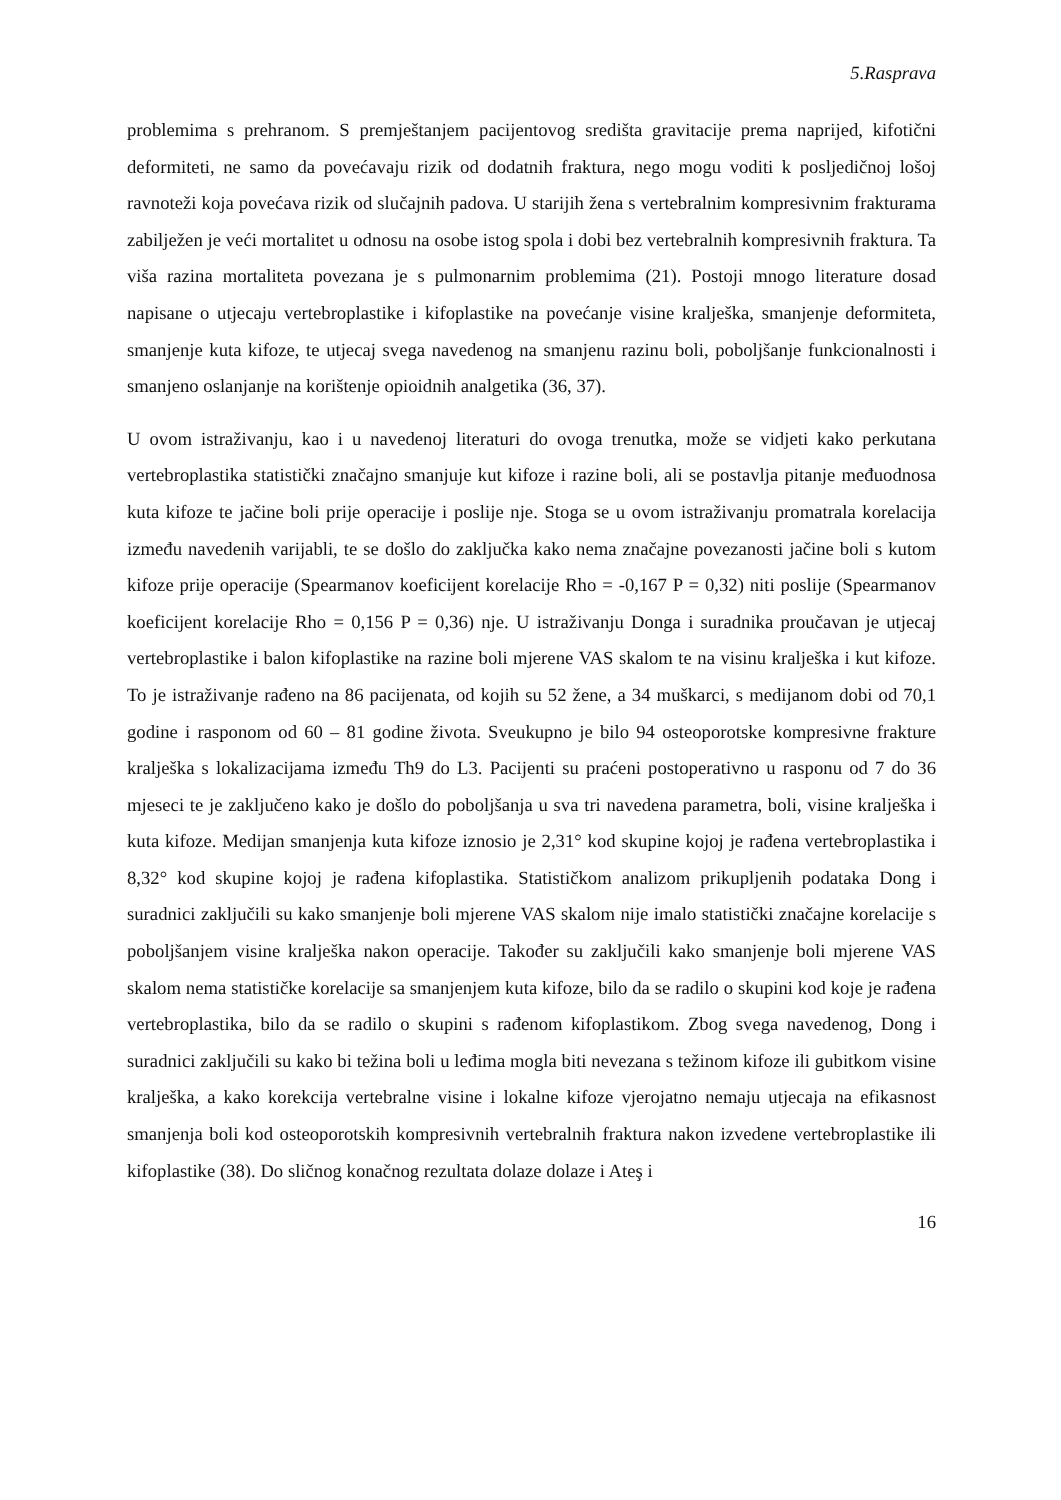5.Rasprava
problemima s prehranom. S premještanjem pacijentovog središta gravitacije prema naprijed, kifotični deformiteti, ne samo da povećavaju rizik od dodatnih fraktura, nego mogu voditi k posljedičnoj lošoj ravnoteži koja povećava rizik od slučajnih padova. U starijih žena s vertebralnim kompresivnim frakturama zabilježen je veći mortalitet u odnosu na osobe istog spola i dobi bez vertebralnih kompresivnih fraktura. Ta viša razina mortaliteta povezana je s pulmonarnim problemima (21). Postoji mnogo literature dosad napisane o utjecaju vertebroplastike i kifoplastike na povećanje visine kralješka, smanjenje deformiteta, smanjenje kuta kifoze, te utjecaj svega navedenog na smanjenu razinu boli, poboljšanje funkcionalnosti i smanjeno oslanjanje na korištenje opioidnih analgetika (36, 37).
U ovom istraživanju, kao i u navedenoj literaturi do ovoga trenutka, može se vidjeti kako perkutana vertebroplastika statistički značajno smanjuje kut kifoze i razine boli, ali se postavlja pitanje međuodnosa kuta kifoze te jačine boli prije operacije i poslije nje. Stoga se u ovom istraživanju promatrala korelacija između navedenih varijabli, te se došlo do zaključka kako nema značajne povezanosti jačine boli s kutom kifoze prije operacije (Spearmanov koeficijent korelacije Rho = -0,167 P = 0,32) niti poslije (Spearmanov koeficijent korelacije Rho = 0,156 P = 0,36) nje. U istraživanju Donga i suradnika proučavan je utjecaj vertebroplastike i balon kifoplastike na razine boli mjerene VAS skalom te na visinu kralješka i kut kifoze. To je istraživanje rađeno na 86 pacijenata, od kojih su 52 žene, a 34 muškarci, s medijanom dobi od 70,1 godine i rasponom od 60 – 81 godine života. Sveukupno je bilo 94 osteoporotske kompresivne frakture kralješka s lokalizacijama između Th9 do L3. Pacijenti su praćeni postoperativno u rasponu od 7 do 36 mjeseci te je zaključeno kako je došlo do poboljšanja u sva tri navedena parametra, boli, visine kralješka i kuta kifoze. Medijan smanjenja kuta kifoze iznosio je 2,31° kod skupine kojoj je rađena vertebroplastika i 8,32° kod skupine kojoj je rađena kifoplastika. Statističkom analizom prikupljenih podataka Dong i suradnici zaključili su kako smanjenje boli mjerene VAS skalom nije imalo statistički značajne korelacije s poboljšanjem visine kralješka nakon operacije. Također su zaključili kako smanjenje boli mjerene VAS skalom nema statističke korelacije sa smanjenjem kuta kifoze, bilo da se radilo o skupini kod koje je rađena vertebroplastika, bilo da se radilo o skupini s rađenom kifoplastikom. Zbog svega navedenog, Dong i suradnici zaključili su kako bi težina boli u leđima mogla biti nevezana s težinom kifoze ili gubitkom visine kralješka, a kako korekcija vertebralne visine i lokalne kifoze vjerojatno nemaju utjecaja na efikasnost smanjenja boli kod osteoporotskih kompresivnih vertebralnih fraktura nakon izvedene vertebroplastike ili kifoplastike (38). Do sličnog konačnog rezultata dolaze dolaze i Ateş i
16